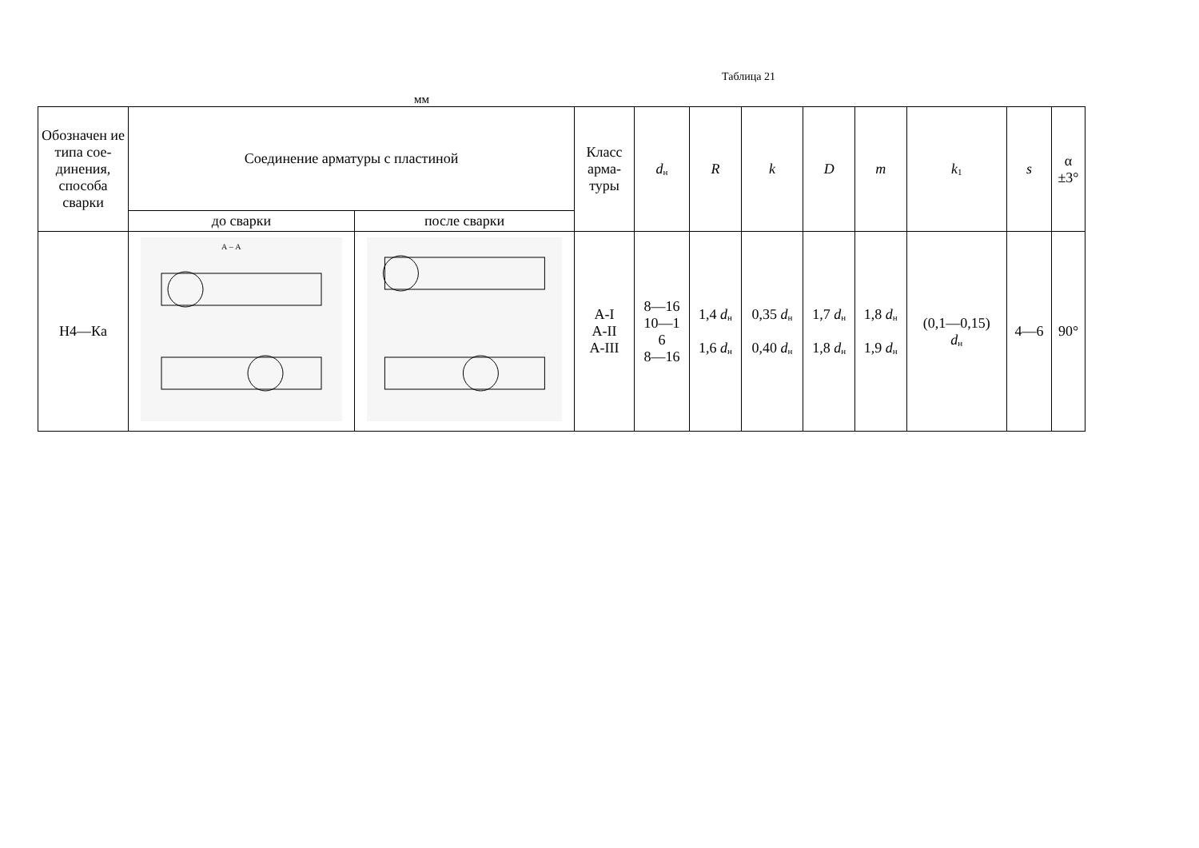Таблица 21
мм
| Обозначен ие типа сое-динения, способа сварки | Соединение арматуры с пластиной | | Класс арма-туры | d<sub>н</sub> | R | k | D | m | k<sub>1</sub> | s | α ±3° |
| --- | --- | --- | --- | --- | --- | --- | --- | --- | --- | --- | --- |
| | до сварки | после сварки | | | | | | | | | |
| Н4—Ка | А – А | | А-I А-II А-III | 8—16 10—1 6 8—16 | 1,4 d<sub>н</sub> 1,6 d<sub>н</sub> | 0,35 d<sub>н</sub> 0,40 d<sub>н</sub> | 1,7 d<sub>н</sub> 1,8 d<sub>н</sub> | 1,8 d<sub>н</sub> 1,9 d<sub>н</sub> | (0,1—0,15) d<sub>н</sub> | 4—6 | 90° |